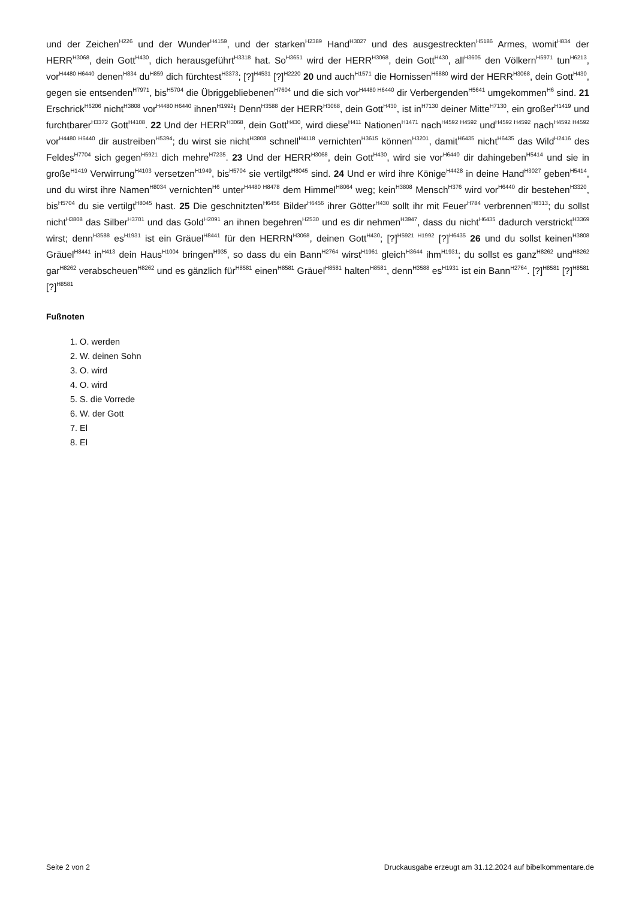und der Zeichen<sup>H226</sup> und der Wunder<sup>H4159</sup>, und der starken<sup>H2389</sup> Hand<sup>H3027</sup> und des ausgestreckten<sup>H5186</sup> Armes, womit<sup>H834</sup> der HERR<sup>H3068</sup>, dein Gott<sup>H430</sup>, dich herausgeführt<sup>H3318</sup> hat. So<sup>H3651</sup> wird der HERR<sup>H3068</sup>, dein Gott<sup>H430</sup>, all<sup>H3605</sup> den Völkern<sup>H5971</sup> tun<sup>H6213</sup>, vor<sup>H4480 H6440</sup> denen<sup>H834</sup> du<sup>H859</sup> dich fürchtest<sup>H3373</sup>; [?]<sup>H4531</sup> [?]<sup>H2220</sup> 20 und auch<sup>H1571</sup> die Hornissen<sup>H6880</sup> wird der HERR<sup>H3068</sup>, dein Gott<sup>H430</sup>, gegen sie entsenden<sup>H7971</sup>, bis<sup>H5704</sup> die Übriggebliebenen<sup>H7604</sup> und die sich vor<sup>H4480 H6440</sup> dir Verbergenden<sup>H5641</sup> umgekommen<sup>H6</sup> sind. 21 Erschrick<sup>H6206</sup> nicht<sup>H3808</sup> vor<sup>H4480 H6440</sup> ihnen<sup>H1992</sup>! Denn<sup>H3588</sup> der HERR<sup>H3068</sup>, dein Gott<sup>H430</sup>, ist in<sup>H7130</sup> deiner Mitte<sup>H7130</sup>, ein großer<sup>H1419</sup> und furchtbarer<sup>H3372</sup> Gott<sup>H4108</sup>. 22 Und der HERR<sup>H3068</sup>, dein Gott<sup>H430</sup>, wird diese<sup>H411</sup> Nationen<sup>H1471</sup> nach<sup>H4592 H4592</sup> und<sup>H4592 H4592</sup> nach<sup>H4592 H4592</sup> vor<sup>H4480 H6440</sup> dir austreiben<sup>H5394</sup>; du wirst sie nicht<sup>H3808</sup> schnell<sup>H4118</sup> vernichten<sup>H3615</sup> können<sup>H3201</sup>, damit<sup>H6435</sup> nicht<sup>H6435</sup> das Wild<sup>H2416</sup> des Feldes<sup>H7704</sup> sich gegen<sup>H5921</sup> dich mehre<sup>H7235</sup>. 23 Und der HERR<sup>H3068</sup>, dein Gott<sup>H430</sup>, wird sie vor<sup>H6440</sup> dir dahingeben<sup>H5414</sup> und sie in große<sup>H1419</sup> Verwirrung<sup>H4103</sup> versetzen<sup>H1949</sup>, bis<sup>H5704</sup> sie vertilgt<sup>H8045</sup> sind. 24 Und er wird ihre Könige<sup>H4428</sup> in deine Hand<sup>H3027</sup> geben<sup>H5414</sup>, und du wirst ihre Namen<sup>H8034</sup> vernichten<sup>H6</sup> unter<sup>H4480 H8478</sup> dem Himmel<sup>H8064</sup> weg; kein<sup>H3808</sup> Mensch<sup>H376</sup> wird vor<sup>H6440</sup> dir bestehen<sup>H3320</sup>, bis<sup>H5704</sup> du sie vertilgt<sup>H8045</sup> hast. 25 Die geschnitzten<sup>H6456</sup> Bilder<sup>H6456</sup> ihrer Götter<sup>H430</sup> sollt ihr mit Feuer<sup>H784</sup> verbrennen<sup>H8313</sup>; du sollst nicht<sup>H3808</sup> das Silber<sup>H3701</sup> und das Gold<sup>H2091</sup> an ihnen begehren<sup>H2530</sup> und es dir nehmen<sup>H3947</sup>, dass du nicht<sup>H6435</sup> dadurch verstrickt<sup>H3369</sup> wirst; denn<sup>H3588</sup> es<sup>H1931</sup> ist ein Gräuel<sup>H8441</sup> für den HERRN<sup>H3068</sup>, deinen Gott<sup>H430</sup>; [?]<sup>H5921 H1992</sup> [?]<sup>H6435</sup> 26 und du sollst keinen<sup>H3808</sup> Gräuel<sup>H8441</sup> in<sup>H413</sup> dein Haus<sup>H1004</sup> bringen<sup>H935</sup>, so dass du ein Bann<sup>H2764</sup> wirst<sup>H1961</sup> gleich<sup>H3644</sup> ihm<sup>H1931</sup>; du sollst es ganz<sup>H8262</sup> und<sup>H8262</sup> gar<sup>H8262</sup> verabscheuen<sup>H8262</sup> und es gänzlich für<sup>H8581</sup> einen<sup>H8581</sup> Gräuel<sup>H8581</sup> halten<sup>H8581</sup>, denn<sup>H3588</sup> es<sup>H1931</sup> ist ein Bann<sup>H2764</sup>. [?]<sup>H8581</sup> [?]<sup>H8581</sup> [?]<sup>H8581</sup>
Fußnoten
1. O. werden
2. W. deinen Sohn
3. O. wird
4. O. wird
5. S. die Vorrede
6. W. der Gott
7. El
8. El
Seite 2 von 2 Druckausgabe erzeugt am 31.12.2024 auf bibelkommentare.de